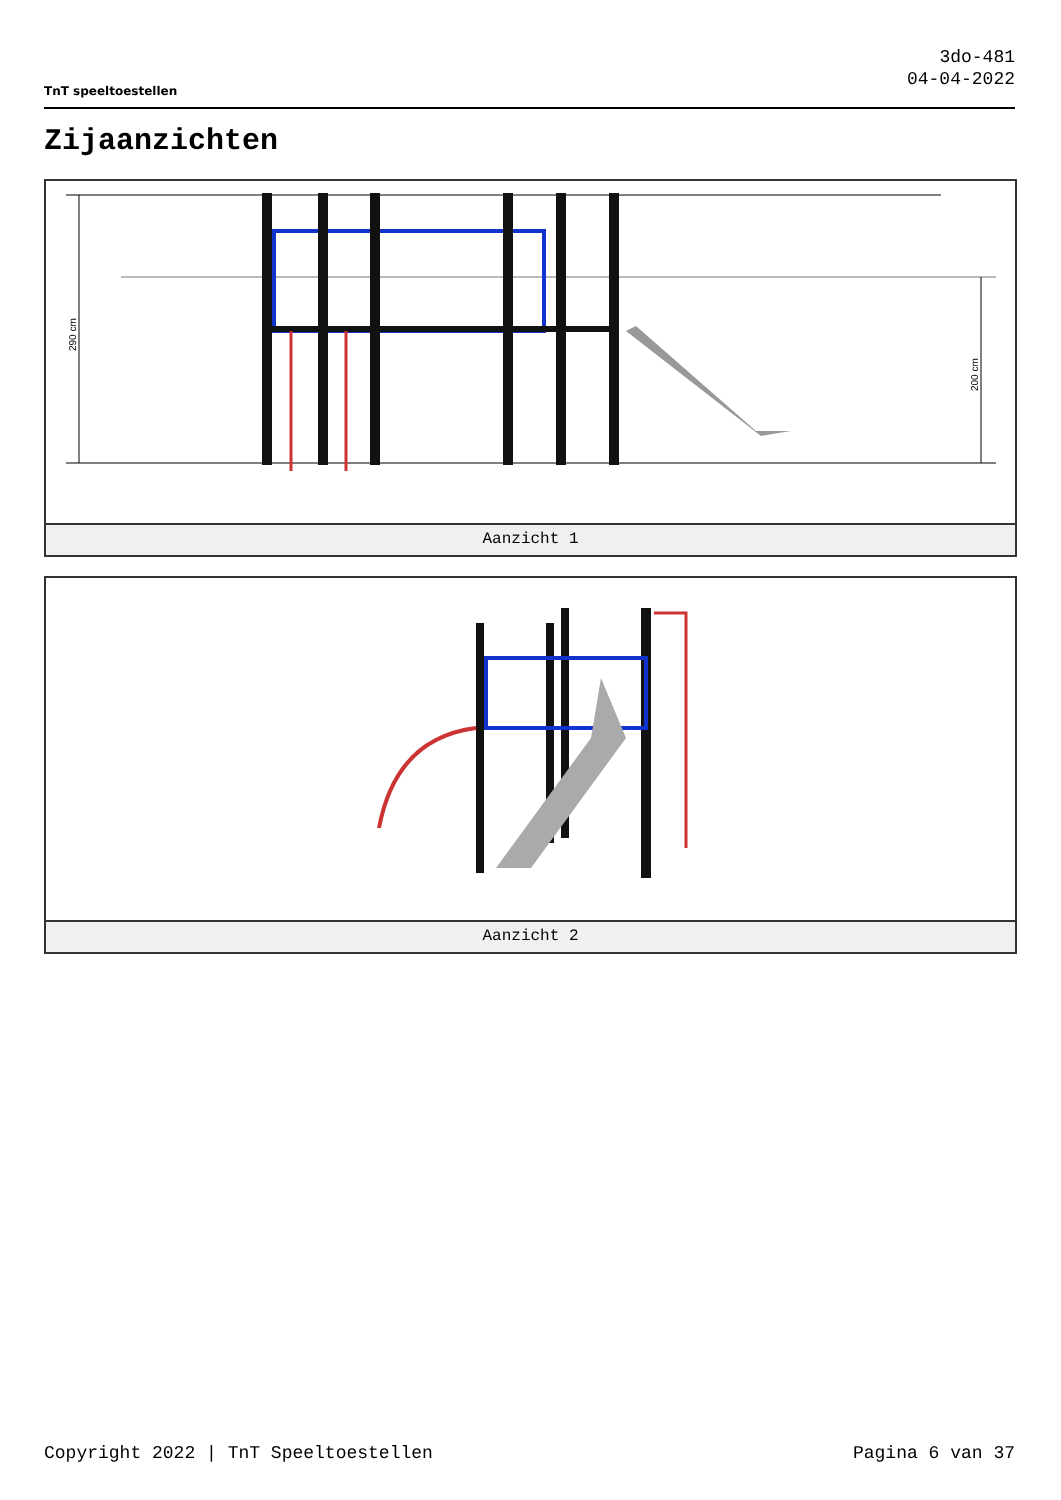TnT speeltoestellen
3do-481
04-04-2022
Zijaanzichten
290 cm
200 cm
Aanzicht 1
Aanzicht 2
Copyright 2022 | TnT Speeltoestellen Pagina 6 van 37